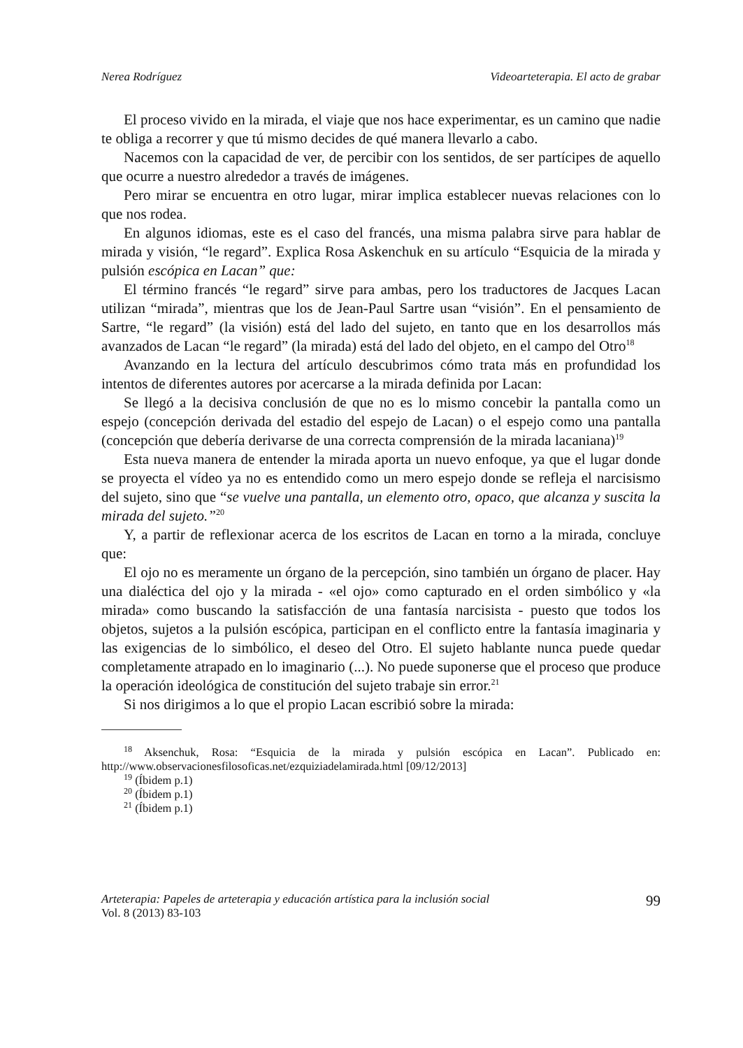Nerea Rodríguez Videoarteterapia. El acto de grabar
El proceso vivido en la mirada, el viaje que nos hace experimentar, es un camino que nadie te obliga a recorrer y que tú mismo decides de qué manera llevarlo a cabo.
Nacemos con la capacidad de ver, de percibir con los sentidos, de ser partícipes de aquello que ocurre a nuestro alrededor a través de imágenes.
Pero mirar se encuentra en otro lugar, mirar implica establecer nuevas relaciones con lo que nos rodea.
En algunos idiomas, este es el caso del francés, una misma palabra sirve para hablar de mirada y visión, “le regard”. Explica Rosa Askenchuk en su artículo “Esquicia de la mirada y pulsión escópica en Lacan” que:
El término francés “le regard” sirve para ambas, pero los traductores de Jacques Lacan utilizan “mirada”, mientras que los de Jean-Paul Sartre usan “visión”. En el pensamiento de Sartre, “le regard” (la visión) está del lado del sujeto, en tanto que en los desarrollos más avanzados de Lacan “le regard” (la mirada) está del lado del objeto, en el campo del Otro<sup>18</sup>
Avanzando en la lectura del artículo descubrimos cómo trata más en profundidad los intentos de diferentes autores por acercarse a la mirada definida por Lacan:
Se llegó a la decisiva conclusión de que no es lo mismo concebir la pantalla como un espejo (concepción derivada del estadio del espejo de Lacan) o el espejo como una pantalla (concepción que debería derivarse de una correcta comprensión de la mirada lacaniana)<sup>19</sup>
Esta nueva manera de entender la mirada aporta un nuevo enfoque, ya que el lugar donde se proyecta el vídeo ya no es entendido como un mero espejo donde se refleja el narcisismo del sujeto, sino que “se vuelve una pantalla, un elemento otro, opaco, que alcanza y suscita la mirada del sujeto.”<sup>20</sup>
Y, a partir de reflexionar acerca de los escritos de Lacan en torno a la mirada, concluye que:
El ojo no es meramente un órgano de la percepción, sino también un órgano de placer. Hay una dialéctica del ojo y la mirada - «el ojo» como capturado en el orden simbólico y «la mirada» como buscando la satisfacción de una fantasía narcisista - puesto que todos los objetos, sujetos a la pulsión escópica, participan en el conflicto entre la fantasía imaginaria y las exigencias de lo simbólico, el deseo del Otro. El sujeto hablante nunca puede quedar completamente atrapado en lo imaginario (...). No puede suponerse que el proceso que produce la operación ideológica de constitución del sujeto trabaje sin error.<sup>21</sup>
Si nos dirigimos a lo que el propio Lacan escribió sobre la mirada:
<sup>18</sup> Aksenchuk, Rosa: “Esquicia de la mirada y pulsión escópica en Lacan”. Publicado en: http://www.observacionesfilosoficas.net/ezquiziadelamirada.html [09/12/2013]
<sup>19</sup> (Íbidem p.1)
<sup>20</sup> (Íbidem p.1)
<sup>21</sup> (Íbidem p.1)
Arteterapia: Papeles de arteterapia y educación artística para la inclusión social
Vol. 8 (2013) 83-103
99